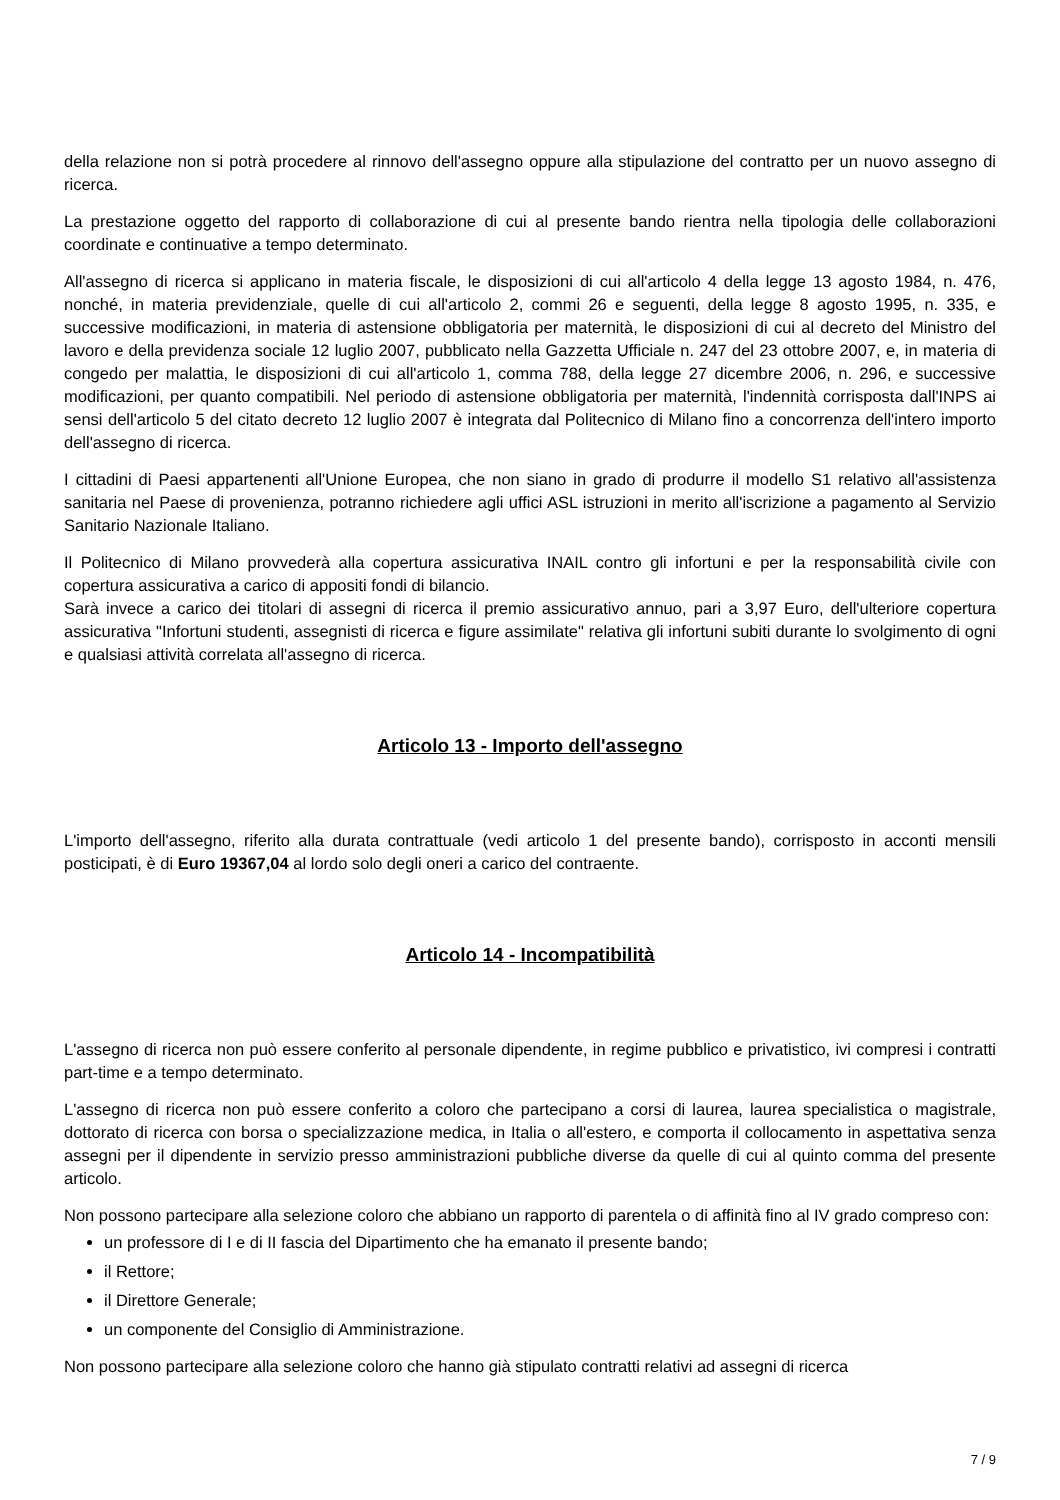della relazione non si potrà procedere al rinnovo dell'assegno oppure alla stipulazione del contratto per un nuovo assegno di ricerca.
La prestazione oggetto del rapporto di collaborazione di cui al presente bando rientra nella tipologia delle collaborazioni coordinate e continuative a tempo determinato.
All'assegno di ricerca si applicano in materia fiscale, le disposizioni di cui all'articolo 4 della legge 13 agosto 1984, n. 476, nonché, in materia previdenziale, quelle di cui all'articolo 2, commi 26 e seguenti, della legge 8 agosto 1995, n. 335, e successive modificazioni, in materia di astensione obbligatoria per maternità, le disposizioni di cui al decreto del Ministro del lavoro e della previdenza sociale 12 luglio 2007, pubblicato nella Gazzetta Ufficiale n. 247 del 23 ottobre 2007, e, in materia di congedo per malattia, le disposizioni di cui all'articolo 1, comma 788, della legge 27 dicembre 2006, n. 296, e successive modificazioni, per quanto compatibili. Nel periodo di astensione obbligatoria per maternità, l'indennità corrisposta dall'INPS ai sensi dell'articolo 5 del citato decreto 12 luglio 2007 è integrata dal Politecnico di Milano fino a concorrenza dell'intero importo dell'assegno di ricerca.
I cittadini di Paesi appartenenti all'Unione Europea, che non siano in grado di produrre il modello S1 relativo all'assistenza sanitaria nel Paese di provenienza, potranno richiedere agli uffici ASL istruzioni in merito all'iscrizione a pagamento al Servizio Sanitario Nazionale Italiano.
Il Politecnico di Milano provvederà alla copertura assicurativa INAIL contro gli infortuni e per la responsabilità civile con copertura assicurativa a carico di appositi fondi di bilancio.
Sarà invece a carico dei titolari di assegni di ricerca il premio assicurativo annuo, pari a 3,97 Euro, dell'ulteriore copertura assicurativa "Infortuni studenti, assegnisti di ricerca e figure assimilate" relativa gli infortuni subiti durante lo svolgimento di ogni e qualsiasi attività correlata all'assegno di ricerca.
Articolo 13 - Importo dell'assegno
L'importo dell'assegno, riferito alla durata contrattuale (vedi articolo 1 del presente bando), corrisposto in acconti mensili posticipati, è di Euro 19367,04 al lordo solo degli oneri a carico del contraente.
Articolo 14 - Incompatibilità
L'assegno di ricerca non può essere conferito al personale dipendente, in regime pubblico e privatistico, ivi compresi i contratti part-time e a tempo determinato.
L'assegno di ricerca non può essere conferito a coloro che partecipano a corsi di laurea, laurea specialistica o magistrale, dottorato di ricerca con borsa o specializzazione medica, in Italia o all'estero, e comporta il collocamento in aspettativa senza assegni per il dipendente in servizio presso amministrazioni pubbliche diverse da quelle di cui al quinto comma del presente articolo.
Non possono partecipare alla selezione coloro che abbiano un rapporto di parentela o di affinità fino al IV grado compreso con:
un professore di I e di II fascia del Dipartimento che ha emanato il presente bando;
il Rettore;
il Direttore Generale;
un componente del Consiglio di Amministrazione.
Non possono partecipare alla selezione coloro che hanno già stipulato contratti relativi ad assegni di ricerca
7 / 9